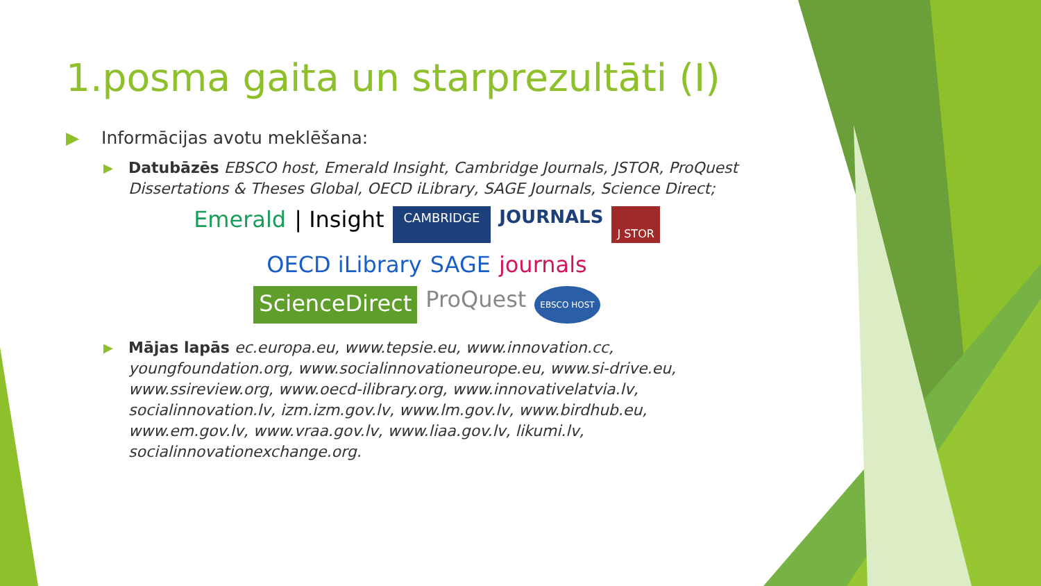1.posma gaita un starprezultāti (I)
▶ Informācijas avotu meklēšana:
▶ Datubāzēs EBSCO host, Emerald Insight, Cambridge Journals, JSTOR, ProQuest Dissertations & Theses Global, OECD iLibrary, SAGE Journals, Science Direct;
Emerald | Insight CAMBRIDGE JOURNALS J STOR OECD iLibrary SAGE journals ScienceDirect ProQuest EBSCO HOST
▶ Mājas lapās ec.europa.eu, www.tepsie.eu, www.innovation.cc, youngfoundation.org, www.socialinnovationeurope.eu, www.si-drive.eu, www.ssireview.org, www.oecd-ilibrary.org, www.innovativelatvia.lv, socialinnovation.lv, izm.izm.gov.lv, www.lm.gov.lv, www.birdhub.eu, www.em.gov.lv, www.vraa.gov.lv, www.liaa.gov.lv, likumi.lv, socialinnovationexchange.org.